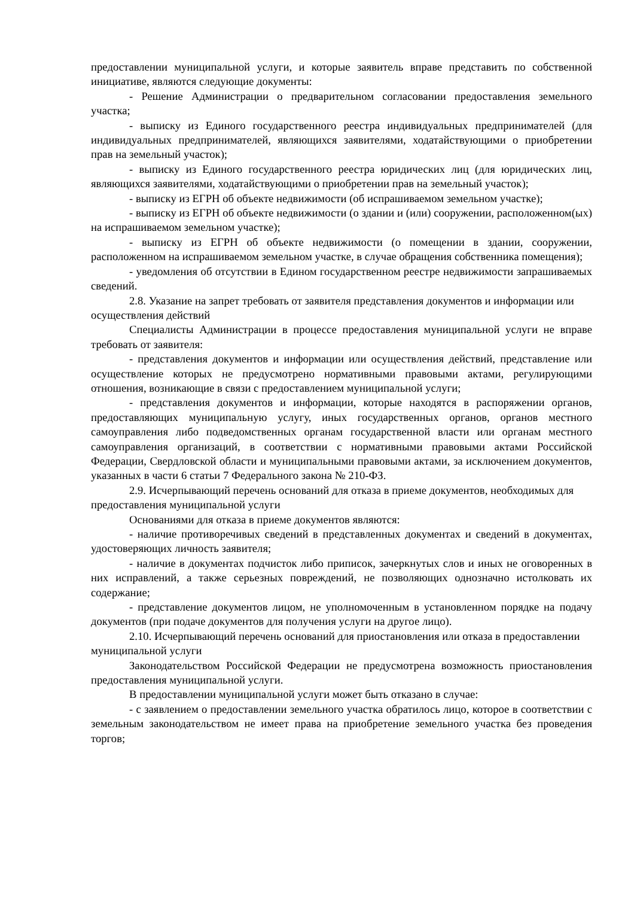предоставлении муниципальной услуги, и которые заявитель вправе представить по собственной инициативе, являются следующие документы:
- Решение Администрации о предварительном согласовании предоставления земельного участка;
- выписку из Единого государственного реестра индивидуальных предпринимателей (для индивидуальных предпринимателей, являющихся заявителями, ходатайствующими о приобретении прав на земельный участок);
- выписку из Единого государственного реестра юридических лиц (для юридических лиц, являющихся заявителями, ходатайствующими о приобретении прав на земельный участок);
- выписку из ЕГРН об объекте недвижимости (об испрашиваемом земельном участке);
- выписку из ЕГРН об объекте недвижимости (о здании и (или) сооружении, расположенном(ых) на испрашиваемом земельном участке);
- выписку из ЕГРН об объекте недвижимости (о помещении в здании, сооружении, расположенном на испрашиваемом земельном участке, в случае обращения собственника помещения);
- уведомления об отсутствии в Едином государственном реестре недвижимости запрашиваемых сведений.
2.8. Указание на запрет требовать от заявителя представления документов и информации или осуществления действий
Специалисты Администрации в процессе предоставления муниципальной услуги не вправе требовать от заявителя:
- представления документов и информации или осуществления действий, представление или осуществление которых не предусмотрено нормативными правовыми актами, регулирующими отношения, возникающие в связи с предоставлением муниципальной услуги;
- представления документов и информации, которые находятся в распоряжении органов, предоставляющих муниципальную услугу, иных государственных органов, органов местного самоуправления либо подведомственных органам государственной власти или органам местного самоуправления организаций, в соответствии с нормативными правовыми актами Российской Федерации, Свердловской области и муниципальными правовыми актами, за исключением документов, указанных в части 6 статьи 7 Федерального закона № 210-ФЗ.
2.9. Исчерпывающий перечень оснований для отказа в приеме документов, необходимых для предоставления муниципальной услуги
Основаниями для отказа в приеме документов являются:
- наличие противоречивых сведений в представленных документах и сведений в документах, удостоверяющих личность заявителя;
- наличие в документах подчисток либо приписок, зачеркнутых слов и иных не оговоренных в них исправлений, а также серьезных повреждений, не позволяющих однозначно истолковать их содержание;
- представление документов лицом, не уполномоченным в установленном порядке на подачу документов (при подаче документов для получения услуги на другое лицо).
2.10. Исчерпывающий перечень оснований для приостановления или отказа в предоставлении муниципальной услуги
Законодательством Российской Федерации не предусмотрена возможность приостановления предоставления муниципальной услуги.
В предоставлении муниципальной услуги может быть отказано в случае:
- с заявлением о предоставлении земельного участка обратилось лицо, которое в соответствии с земельным законодательством не имеет права на приобретение земельного участка без проведения торгов;